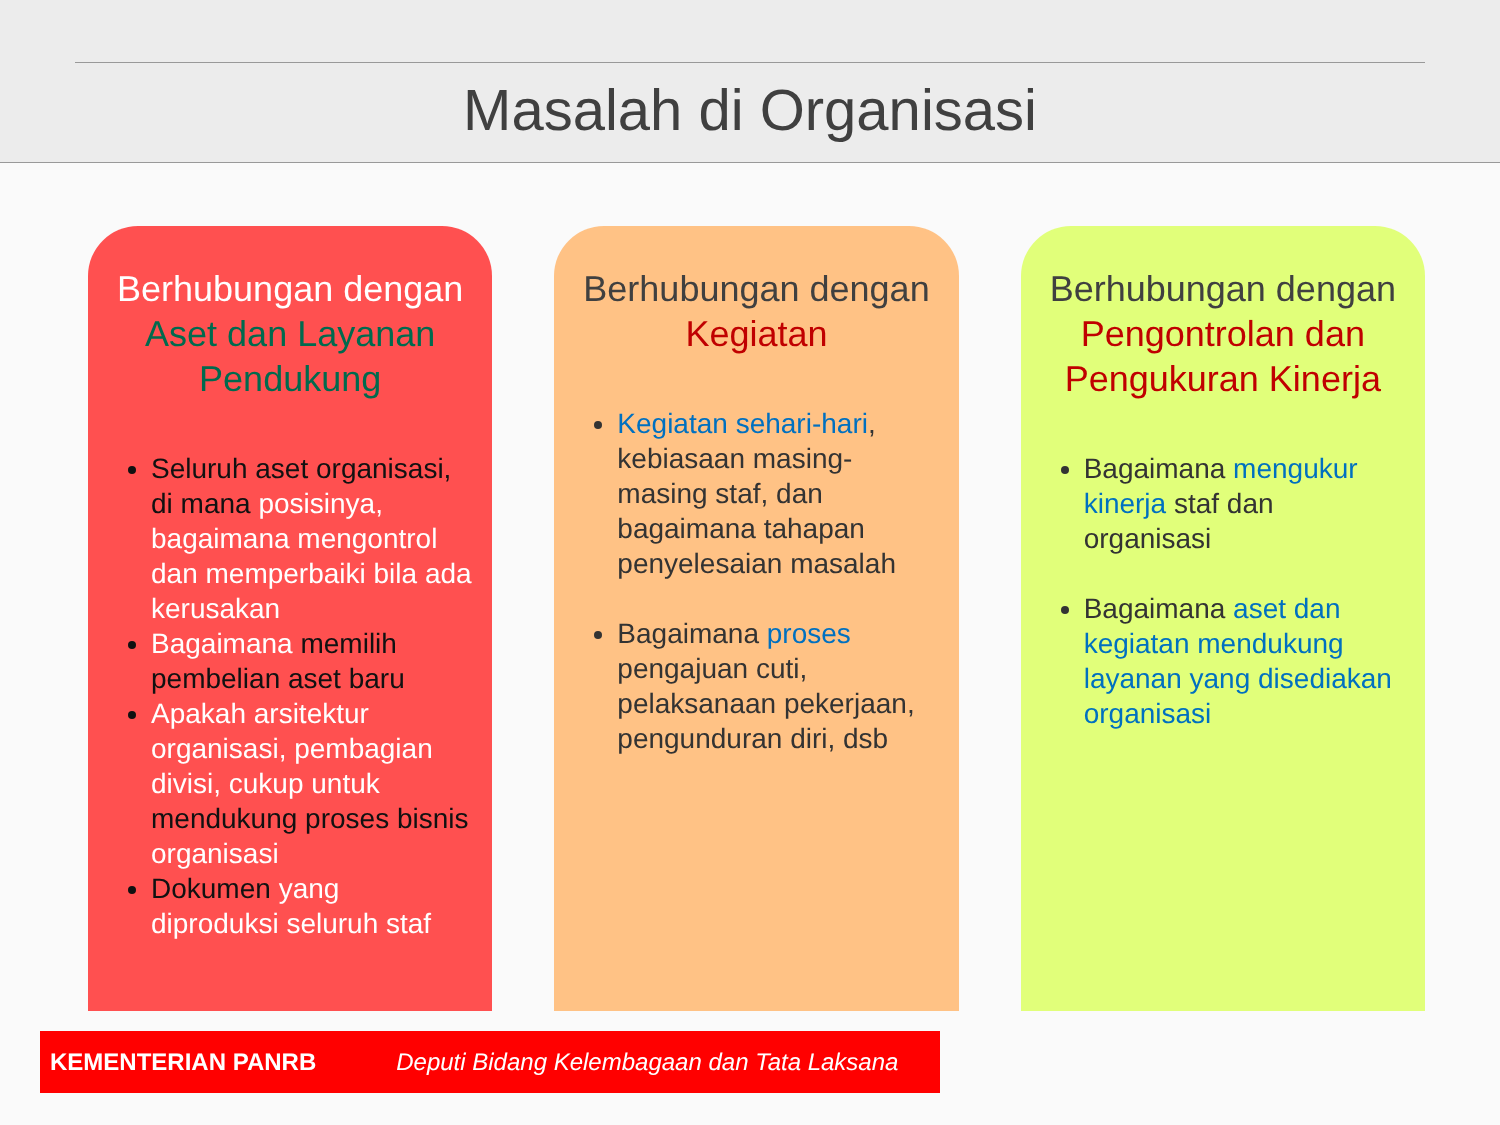Masalah di Organisasi
Berhubungan dengan
Aset dan Layanan Pendukung
Seluruh aset organisasi, di mana posisinya, bagaimana mengontrol dan memperbaiki bila ada kerusakan
Bagaimana memilih pembelian aset baru
Apakah arsitektur organisasi, pembagian divisi, cukup untuk mendukung proses bisnis organisasi
Dokumen yang diproduksi seluruh staf
Berhubungan dengan
Kegiatan
Kegiatan sehari-hari, kebiasaan masing-masing staf, dan bagaimana tahapan penyelesaian masalah
Bagaimana proses pengajuan cuti, pelaksanaan pekerjaan, pengunduran diri, dsb
Berhubungan dengan
Pengontrolan dan Pengukuran Kinerja
Bagaimana mengukur kinerja staf dan organisasi
Bagaimana aset dan kegiatan mendukung layanan yang disediakan organisasi
KEMENTERIAN PANRB Deputi Bidang Kelembagaan dan Tata Laksana